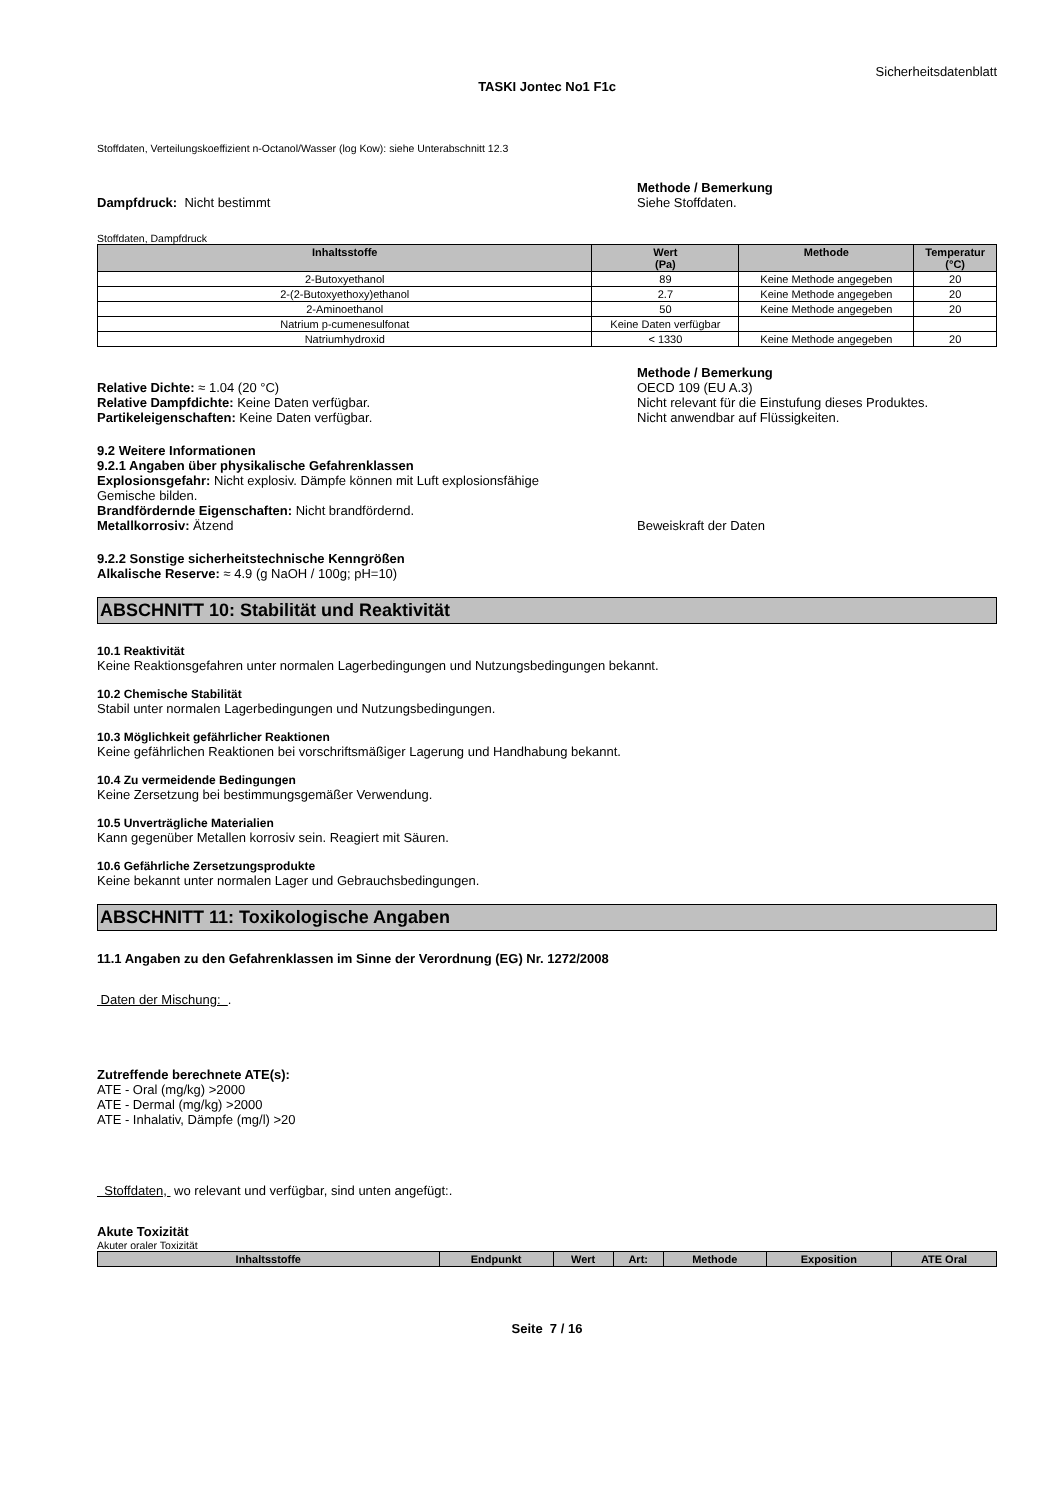Sicherheitsdatenblatt
TASKI Jontec No1 F1c
Stoffdaten, Verteilungskoeffizient n-Octanol/Wasser (log Kow): siehe Unterabschnitt 12.3
Dampfdruck: Nicht bestimmt Methode / Bemerkung
Siehe Stoffdaten.
Stoffdaten, Dampfdruck
| Inhaltsstoffe | Wert (Pa) | Methode | Temperatur (°C) |
| --- | --- | --- | --- |
| 2-Butoxyethanol | 89 | Keine Methode angegeben | 20 |
| 2-(2-Butoxyethoxy)ethanol | 2.7 | Keine Methode angegeben | 20 |
| 2-Aminoethanol | 50 | Keine Methode angegeben | 20 |
| Natrium p-cumenesulfonat | Keine Daten verfügbar | | |
| Natriumhydroxid | < 1330 | Keine Methode angegeben | 20 |
Relative Dichte: ≈ 1.04 (20 °C)
Relative Dampfdichte: Keine Daten verfügbar.
Partikeleigenschaften: Keine Daten verfügbar.
Methode / Bemerkung
OECD 109 (EU A.3)
Nicht relevant für die Einstufung dieses Produktes.
Nicht anwendbar auf Flüssigkeiten.
9.2 Weitere Informationen
9.2.1 Angaben über physikalische Gefahrenklassen
Explosionsgefahr: Nicht explosiv. Dämpfe können mit Luft explosionsfähige
Gemische bilden.
Brandfördernde Eigenschaften: Nicht brandfördernd.
Metallkorrosiv: Ätzend Beweiskraft der Daten
9.2.2 Sonstige sicherheitstechnische Kenngrößen
Alkalische Reserve: ≈ 4.9 (g NaOH / 100g; pH=10)
ABSCHNITT 10: Stabilität und Reaktivität
10.1 Reaktivität
Keine Reaktionsgefahren unter normalen Lagerbedingungen und Nutzungsbedingungen bekannt.
10.2 Chemische Stabilität
Stabil unter normalen Lagerbedingungen und Nutzungsbedingungen.
10.3 Möglichkeit gefährlicher Reaktionen
Keine gefährlichen Reaktionen bei vorschriftsmäßiger Lagerung und Handhabung bekannt.
10.4 Zu vermeidende Bedingungen
Keine Zersetzung bei bestimmungsgemäßer Verwendung.
10.5 Unverträgliche Materialien
Kann gegenüber Metallen korrosiv sein. Reagiert mit Säuren.
10.6 Gefährliche Zersetzungsprodukte
Keine bekannt unter normalen Lager und Gebrauchsbedingungen.
ABSCHNITT 11: Toxikologische Angaben
11.1 Angaben zu den Gefahrenklassen im Sinne der Verordnung (EG) Nr. 1272/2008
Daten der Mischung: .
Zutreffende berechnete ATE(s):
ATE - Oral (mg/kg) >2000
ATE - Dermal (mg/kg) >2000
ATE - Inhalativ, Dämpfe (mg/l) >20
Stoffdaten, wo relevant und verfügbar, sind unten angefügt:.
Akute Toxizität
Akuter oraler Toxizität
| Inhaltsstoffe | Endpunkt | Wert | Art: | Methode | Exposition | ATE Oral |
| --- | --- | --- | --- | --- | --- | --- |
Seite 7 / 16